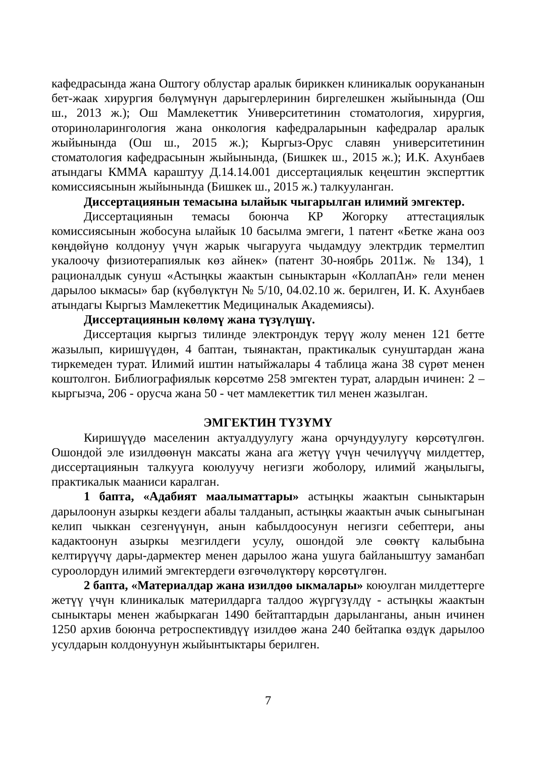кафедрасында жана Оштогу облустар аралык бириккен клиникалык оорукананын бет-жаак хирургия бөлүмүнүн дарыгерлеринин биргелешкен жыйынында (Ош ш., 2013 ж.); Ош Мамлекеттик Университетинин стоматология, хирургия, оториноларингология жана онкология кафедраларынын кафедралар аралык жыйынында (Ош ш., 2015 ж.); Кыргыз-Орус славян университетинин стоматология кафедрасынын жыйынында, (Бишкек ш., 2015 ж.); И.К. Ахунбаев атындагы КММА караштуу Д.14.14.001 диссертациялык кеңештин эксперттик комиссиясынын жыйынында (Бишкек ш., 2015 ж.) талкууланган.
Диссертациянын темасына ылайык чыгарылган илимий эмгектер.
Диссертациянын темасы боюнча КР Жогорку аттестациялык комиссиясынын жобосуна ылайык 10 басылма эмгеги, 1 патент «Бетке жана ооз көңдөйүнө колдонуу үчүн жарык чыгарууга чыдамдуу электрдик термелтип укалоочу физиотерапиялык көз айнек» (патент 30-ноябрь 2011ж. № 134), 1 рационалдык сунуш «Астыңкы жаактын сыныктарын «КоллапАн» гели менен дарылоо ыкмасы» бар (күбөлүктүн № 5/10, 04.02.10 ж. берилген, И. К. Ахунбаев атындагы Кыргыз Мамлекеттик Медициналык Академиясы).
Диссертациянын көлөмү жана түзүлүшү.
Диссертация кыргыз тилинде электрондук терүү жолу менен 121 бетте жазылып, киришүүдөн, 4 баптан, тыянактан, практикалык сунуштардан жана тиркемеден турат. Илимий иштин натыйжалары 4 таблица жана 38 сүрөт менен коштолгон. Библиографиялык көрсөтмө 258 эмгектен турат, алардын ичинен: 2 – кыргызча, 206 - орусча жана 50 - чет мамлекеттик тил менен жазылган.
ЭМГЕКТИН ТҮЗҮМҮ
Киришүүдө маселенин актуалдуулугу жана орчундуулугу көрсөтүлгөн. Ошондой эле изилдөөнүн максаты жана ага жетүү үчүн чечилүүчү милдеттер, диссертациянын талкууга коюлуучу негизги жоболору, илимий жаңылыгы, практикалык мааниси каралган.
1 бапта, «Адабият маалыматтары» астыңкы жаактын сыныктарын дарылоонун азыркы кездеги абалы талданып, астыңкы жаактын ачык сыныгынан келип чыккан сезгенүүнүн, анын кабылдоосунун негизги себептери, аны кадактоонун азыркы мезгилдеги усулу, ошондой эле сөөктү калыбына келтирүүчү дары-дармектер менен дарылоо жана ушуга байланыштуу заманбап суроолордун илимий эмгектердеги өзгөчөлүктөрү көрсөтүлгөн.
2 бапта, «Материалдар жана изилдөө ыкмалары» коюулган милдеттерге жетүү үчүн клиникалык материлдарга талдоо жүргүзүлдү - астыңкы жаактын сыныктары менен жабыркаган 1490 бейтаптардын дарыланганы, анын ичинен 1250 архив боюнча ретроспективдүү изилдөө жана 240 бейтапка өздүк дарылоо усулдарын колдонуунун жыйынтыктары берилген.
7